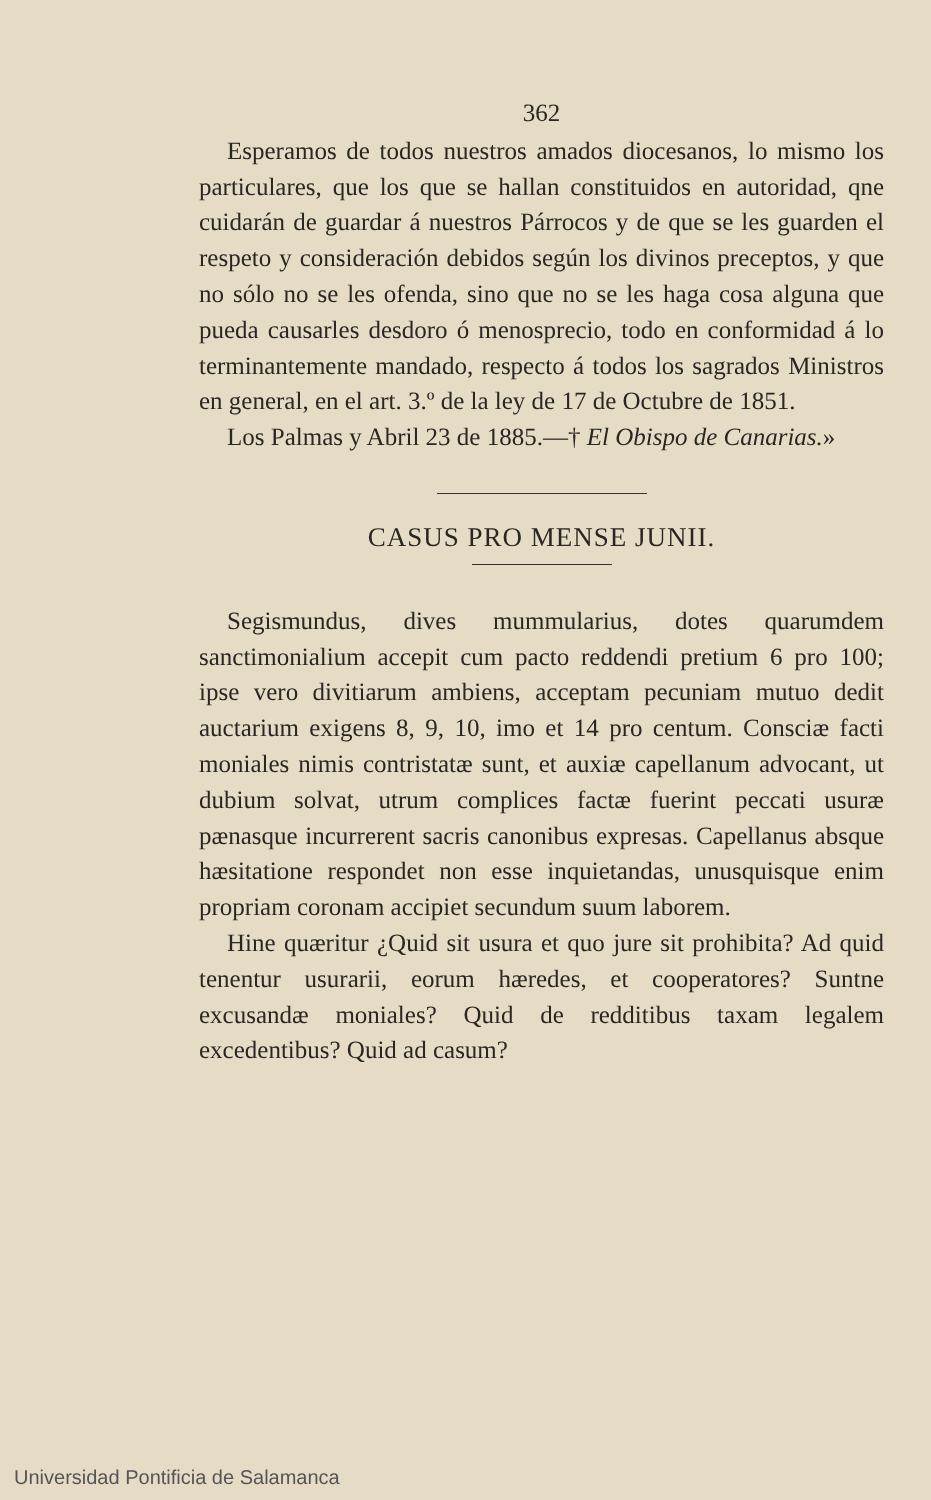362
Esperamos de todos nuestros amados diocesanos, lo mismo los particulares, que los que se hallan constituidos en autoridad, qne cuidarán de guardar á nuestros Párrocos y de que se les guarden el respeto y consideración debidos según los divinos preceptos, y que no sólo no se les ofenda, sino que no se les haga cosa alguna que pueda causarles desdoro ó menosprecio, todo en conformidad á lo terminantemente mandado, respecto á todos los sagrados Ministros en general, en el art. 3.º de la ley de 17 de Octubre de 1851.
Los Palmas y Abril 23 de 1885.—† El Obispo de Canarias.»
CASUS PRO MENSE JUNII.
Segismundus, dives mummularius, dotes quarumdem sanctimonialium accepit cum pacto reddendi pretium 6 pro 100; ipse vero divitiarum ambiens, acceptam pecuniam mutuo dedit auctarium exigens 8, 9, 10, imo et 14 pro centum. Consciæ facti moniales nimis contristatæ sunt, et auxiæ capellanum advocant, ut dubium solvat, utrum complices factæ fuerint peccati usuræ pænasque incurrerent sacris canonibus expresas. Capellanus absque hæsitatione respondet non esse inquietandas, unusquisque enim propriam coronam accipiet secundum suum laborem.
Hine quæritur ¿Quid sit usura et quo jure sit prohibita? Ad quid tenentur usurarii, eorum hæredes, et cooperatores? Suntne excusandæ moniales? Quid de redditibus taxam legalem excedentibus? Quid ad casum?
Universidad Pontificia de Salamanca